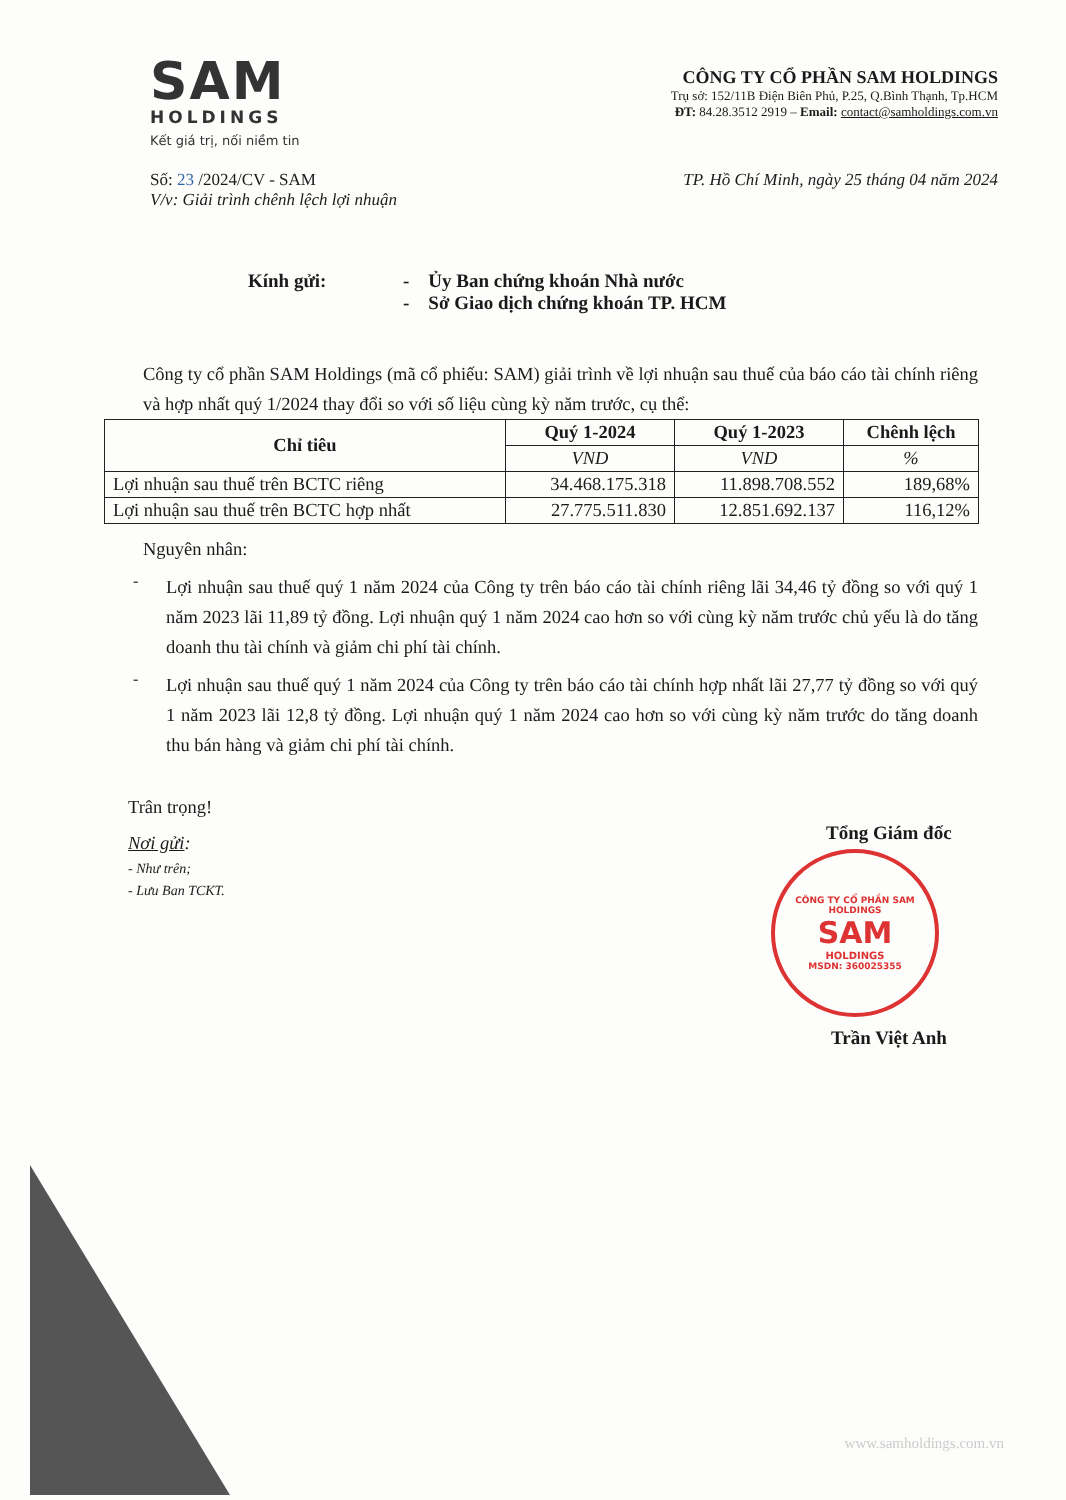SAM
HOLDINGS
Kết giá trị, nối niềm tin
CÔNG TY CỔ PHẦN SAM HOLDINGS
Trụ sở: 152/11B Điện Biên Phủ, P.25, Q.Bình Thạnh, Tp.HCM
ĐT: 84.28.3512 2919 – Email: contact@samholdings.com.vn
Số: 23 /2024/CV - SAM
V/v: Giải trình chênh lệch lợi nhuận
TP. Hồ Chí Minh, ngày 25 tháng 04 năm 2024
Kính gửi: - Ủy Ban chứng khoán Nhà nước
- Sở Giao dịch chứng khoán TP. HCM
Công ty cổ phần SAM Holdings (mã cổ phiếu: SAM) giải trình về lợi nhuận sau thuế của báo cáo tài chính riêng và hợp nhất quý 1/2024 thay đổi so với số liệu cùng kỳ năm trước, cụ thể:
| Chỉ tiêu | Quý 1-2024 | Quý 1-2023 | Chênh lệch |
| --- | --- | --- | --- |
| | VND | VND | % |
| Lợi nhuận sau thuế trên BCTC riêng | 34.468.175.318 | 11.898.708.552 | 189,68% |
| Lợi nhuận sau thuế trên BCTC hợp nhất | 27.775.511.830 | 12.851.692.137 | 116,12% |
Nguyên nhân:
-
Lợi nhuận sau thuế quý 1 năm 2024 của Công ty trên báo cáo tài chính riêng lãi 34,46 tỷ đồng so với quý 1 năm 2023 lãi 11,89 tỷ đồng. Lợi nhuận quý 1 năm 2024 cao hơn so với cùng kỳ năm trước chủ yếu là do tăng doanh thu tài chính và giảm chi phí tài chính.
-
Lợi nhuận sau thuế quý 1 năm 2024 của Công ty trên báo cáo tài chính hợp nhất lãi 27,77 tỷ đồng so với quý 1 năm 2023 lãi 12,8 tỷ đồng. Lợi nhuận quý 1 năm 2024 cao hơn so với cùng kỳ năm trước do tăng doanh thu bán hàng và giảm chi phí tài chính.
Trân trọng!
Nơi gửi:
- Như trên;
- Lưu Ban TCKT.
Tổng Giám đốc
CÔNG TY CỔ PHẦN SAM HOLDINGS
SAM
HOLDINGS
MSDN: 360025355
Trần Việt Anh
www.samholdings.com.vn